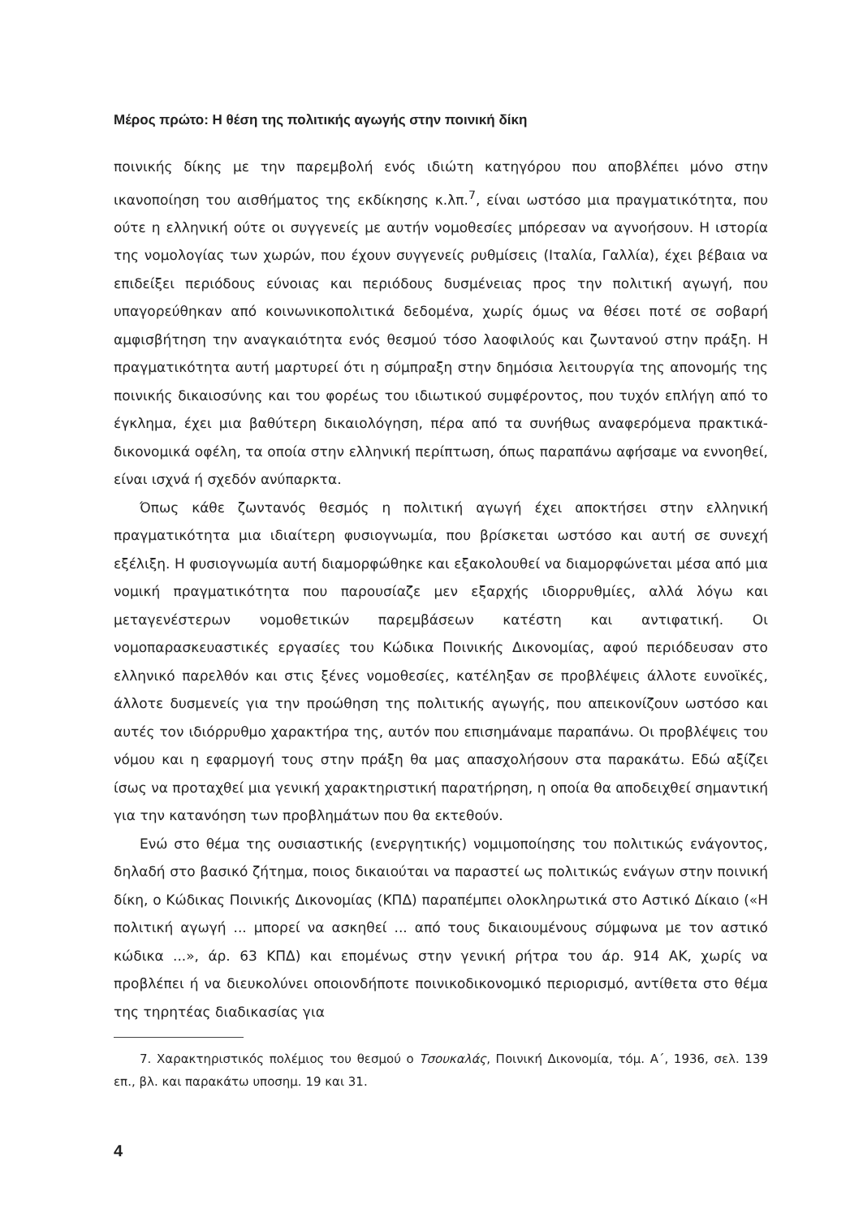Μέρος πρώτο: Η θέση της πολιτικής αγωγής στην ποινική δίκη
ποινικής δίκης με την παρεμβολή ενός ιδιώτη κατηγόρου που αποβλέπει μόνο στην ικανοποίηση του αισθήματος της εκδίκησης κ.λπ.<sup>7</sup>, είναι ωστόσο μια πραγματικότητα, που ούτε η ελληνική ούτε οι συγγενείς με αυτήν νομοθεσίες μπόρεσαν να αγνοήσουν. Η ιστορία της νομολογίας των χωρών, που έχουν συγγενείς ρυθμίσεις (Ιταλία, Γαλλία), έχει βέβαια να επιδείξει περιόδους εύνοιας και περιόδους δυσμένειας προς την πολιτική αγωγή, που υπαγορεύθηκαν από κοινωνικοπολιτικά δεδομένα, χωρίς όμως να θέσει ποτέ σε σοβαρή αμφισβήτηση την αναγκαιότητα ενός θεσμού τόσο λαοφιλούς και ζωντανού στην πράξη. Η πραγματικότητα αυτή μαρτυρεί ότι η σύμπραξη στην δημόσια λειτουργία της απονομής της ποινικής δικαιοσύνης και του φορέως του ιδιωτικού συμφέροντος, που τυχόν επλήγη από το έγκλημα, έχει μια βαθύτερη δικαιολόγηση, πέρα από τα συνήθως αναφερόμενα πρακτικά-δικονομικά οφέλη, τα οποία στην ελληνική περίπτωση, όπως παραπάνω αφήσαμε να εννοηθεί, είναι ισχνά ή σχεδόν ανύπαρκτα.
Όπως κάθε ζωντανός θεσμός η πολιτική αγωγή έχει αποκτήσει στην ελληνική πραγματικότητα μια ιδιαίτερη φυσιογνωμία, που βρίσκεται ωστόσο και αυτή σε συνεχή εξέλιξη. Η φυσιογνωμία αυτή διαμορφώθηκε και εξακολουθεί να διαμορφώνεται μέσα από μια νομική πραγματικότητα που παρουσίαζε μεν εξαρχής ιδιορρυθμίες, αλλά λόγω και μεταγενέστερων νομοθετικών παρεμβάσεων κατέστη και αντιφατική. Οι νομοπαρασκευαστικές εργασίες του Κώδικα Ποινικής Δικονομίας, αφού περιόδευσαν στο ελληνικό παρελθόν και στις ξένες νομοθεσίες, κατέληξαν σε προβλέψεις άλλοτε ευνοϊκές, άλλοτε δυσμενείς για την προώθηση της πολιτικής αγωγής, που απεικονίζουν ωστόσο και αυτές τον ιδιόρρυθμο χαρακτήρα της, αυτόν που επισημάναμε παραπάνω. Οι προβλέψεις του νόμου και η εφαρμογή τους στην πράξη θα μας απασχολήσουν στα παρακάτω. Εδώ αξίζει ίσως να προταχθεί μια γενική χαρακτηριστική παρατήρηση, η οποία θα αποδειχθεί σημαντική για την κατανόηση των προβλημάτων που θα εκτεθούν.
Ενώ στο θέμα της ουσιαστικής (ενεργητικής) νομιμοποίησης του πολιτικώς ενάγοντος, δηλαδή στο βασικό ζήτημα, ποιος δικαιούται να παραστεί ως πολιτικώς ενάγων στην ποινική δίκη, ο Κώδικας Ποινικής Δικονομίας (ΚΠΔ) παραπέμπει ολοκληρωτικά στο Αστικό Δίκαιο («Η πολιτική αγωγή ... μπορεί να ασκηθεί ... από τους δικαιουμένους σύμφωνα με τον αστικό κώδικα ...», άρ. 63 ΚΠΔ) και επομένως στην γενική ρήτρα του άρ. 914 ΑΚ, χωρίς να προβλέπει ή να διευκολύνει οποιονδήποτε ποινικοδικονομικό περιορισμό, αντίθετα στο θέμα της τηρητέας διαδικασίας για
7. Χαρακτηριστικός πολέμιος του θεσμού ο Τσουκαλάς, Ποινική Δικονομία, τόμ. Α΄, 1936, σελ. 139 επ., βλ. και παρακάτω υποσημ. 19 και 31.
4